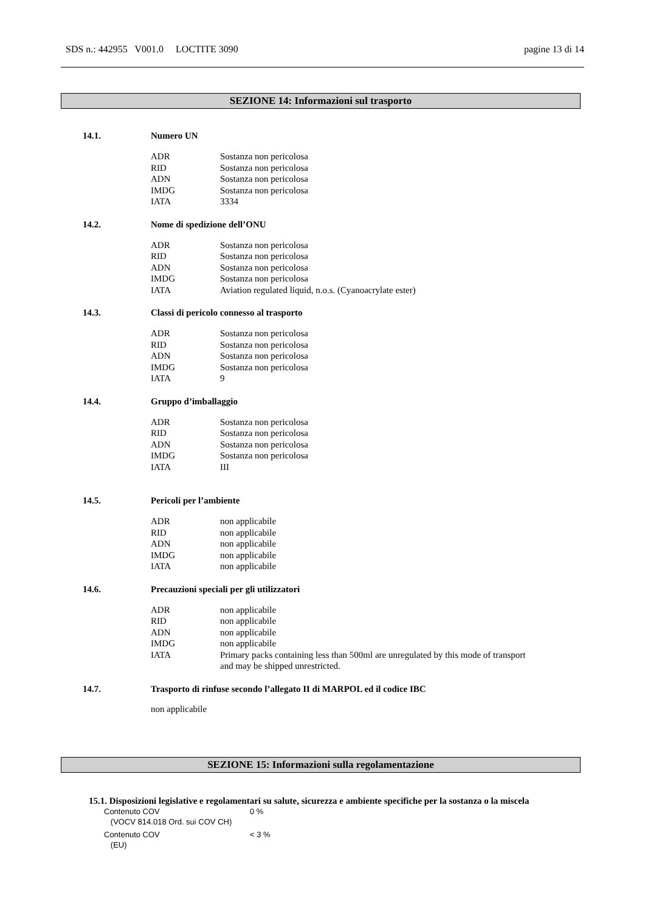SDS n.: 442955 V001.0 LOCTITE 3090 pagine 13 di 14
SEZIONE 14: Informazioni sul trasporto
14.1. Numero UN
| ADR | Sostanza non pericolosa |
| RID | Sostanza non pericolosa |
| ADN | Sostanza non pericolosa |
| IMDG | Sostanza non pericolosa |
| IATA | 3334 |
14.2. Nome di spedizione dell’ONU
| ADR | Sostanza non pericolosa |
| RID | Sostanza non pericolosa |
| ADN | Sostanza non pericolosa |
| IMDG | Sostanza non pericolosa |
| IATA | Aviation regulated liquid, n.o.s. (Cyanoacrylate ester) |
14.3. Classi di pericolo connesso al trasporto
| ADR | Sostanza non pericolosa |
| RID | Sostanza non pericolosa |
| ADN | Sostanza non pericolosa |
| IMDG | Sostanza non pericolosa |
| IATA | 9 |
14.4. Gruppo d’imballaggio
| ADR | Sostanza non pericolosa |
| RID | Sostanza non pericolosa |
| ADN | Sostanza non pericolosa |
| IMDG | Sostanza non pericolosa |
| IATA | III |
14.5. Pericoli per l’ambiente
| ADR | non applicabile |
| RID | non applicabile |
| ADN | non applicabile |
| IMDG | non applicabile |
| IATA | non applicabile |
14.6. Precauzioni speciali per gli utilizzatori
| ADR | non applicabile |
| RID | non applicabile |
| ADN | non applicabile |
| IMDG | non applicabile |
| IATA | Primary packs containing less than 500ml are unregulated by this mode of transport and may be shipped unrestricted. |
14.7. Trasporto di rinfuse secondo l’allegato II di MARPOL ed il codice IBC
non applicabile
SEZIONE 15: Informazioni sulla regolamentazione
15.1. Disposizioni legislative e regolamentari su salute, sicurezza e ambiente specifiche per la sostanza o la miscela
Contenuto COV
(VOCV 814.018 Ord. sui COV CH) 0 %
Contenuto COV
(EU) < 3 %